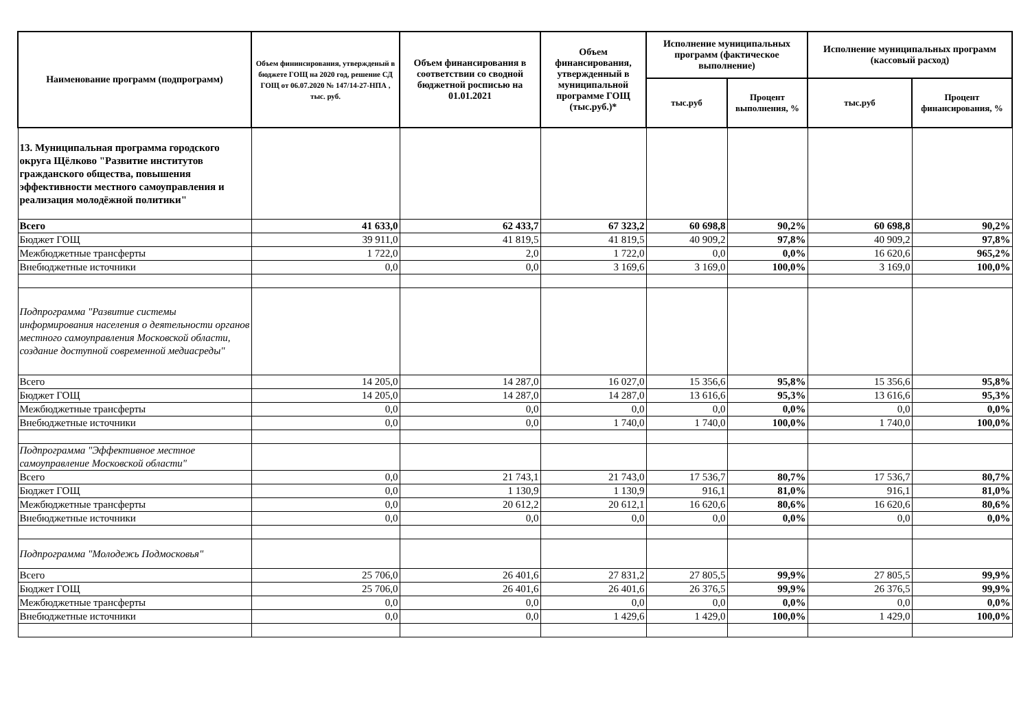| Наименование программ (подпрограмм) | Объем фининсирования, утвержденый в бюджете ГОЩ на 2020 год, решение СД ГОЩ от 06.07.2020 № 147/14-27-НПА , тыс. руб. | Объем финансирования в соответствии со сводной бюджетной росписью на 01.01.2021 | Объем финансирования, утвержденный в муниципальной программе ГОЩ (тыс.руб.)* | Исполнение муниципальных программ (фактическое выполнение) | | Исполнение муниципальных программ (кассовый расход) | |
| --- | --- | --- | --- | --- | --- | --- | --- |
| | | | | тыс.руб | Процент выполнения, % | тыс.руб | Процент финансирования, % |
| 13. Муниципальная программа городского округа Щёлково "Развитие институтов гражданского общества, повышения эффективности местного самоуправления и реализация молодёжной политики" | | | | | | | |
| Всего | 41 633,0 | 62 433,7 | 67 323,2 | 60 698,8 | 90,2% | 60 698,8 | 90,2% |
| Бюджет ГОЩ | 39 911,0 | 41 819,5 | 41 819,5 | 40 909,2 | 97,8% | 40 909,2 | 97,8% |
| Межбюджетные трансферты | 1 722,0 | 2,0 | 1 722,0 | 0,0 | 0,0% | 16 620,6 | 965,2% |
| Внебюджетные источники | 0,0 | 0,0 | 3 169,6 | 3 169,0 | 100,0% | 3 169,0 | 100,0% |
| Подпрограмма "Развитие системы информирования населения о деятельности органов местного самоуправления Московской области, создание доступной современной медиасреды" | | | | | | | |
| Всего | 14 205,0 | 14 287,0 | 16 027,0 | 15 356,6 | 95,8% | 15 356,6 | 95,8% |
| Бюджет ГОЩ | 14 205,0 | 14 287,0 | 14 287,0 | 13 616,6 | 95,3% | 13 616,6 | 95,3% |
| Межбюджетные трансферты | 0,0 | 0,0 | 0,0 | 0,0 | 0,0% | 0,0 | 0,0% |
| Внебюджетные источники | 0,0 | 0,0 | 1 740,0 | 1 740,0 | 100,0% | 1 740,0 | 100,0% |
| Подпрограмма "Эффективное местное самоуправление Московской области" | | | | | | | |
| Всего | 0,0 | 21 743,1 | 21 743,0 | 17 536,7 | 80,7% | 17 536,7 | 80,7% |
| Бюджет ГОЩ | 0,0 | 1 130,9 | 1 130,9 | 916,1 | 81,0% | 916,1 | 81,0% |
| Межбюджетные трансферты | 0,0 | 20 612,2 | 20 612,1 | 16 620,6 | 80,6% | 16 620,6 | 80,6% |
| Внебюджетные источники | 0,0 | 0,0 | 0,0 | 0,0 | 0,0% | 0,0 | 0,0% |
| Подпрограмма "Молодежь Подмосковья" | | | | | | | |
| Всего | 25 706,0 | 26 401,6 | 27 831,2 | 27 805,5 | 99,9% | 27 805,5 | 99,9% |
| Бюджет ГОЩ | 25 706,0 | 26 401,6 | 26 401,6 | 26 376,5 | 99,9% | 26 376,5 | 99,9% |
| Межбюджетные трансферты | 0,0 | 0,0 | 0,0 | 0,0 | 0,0% | 0,0 | 0,0% |
| Внебюджетные источники | 0,0 | 0,0 | 1 429,6 | 1 429,0 | 100,0% | 1 429,0 | 100,0% |